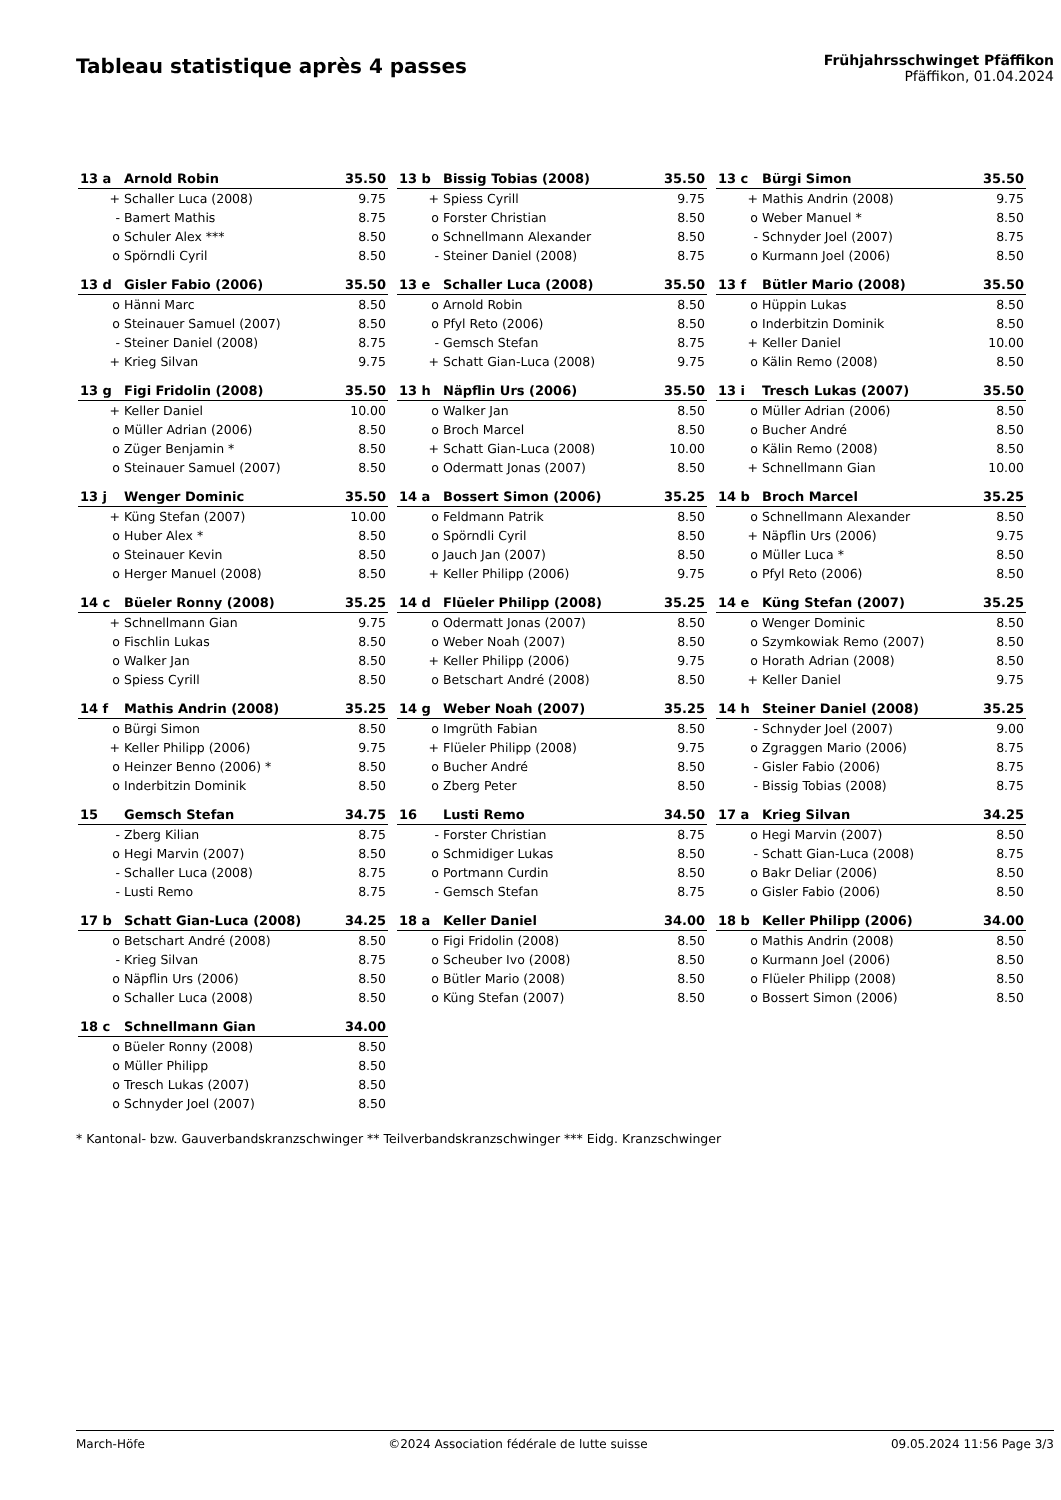Tableau statistique après 4 passes
Frühjahrsschwinget Pfäffikon
Pfäffikon, 01.04.2024
| 13 a | Arnold Robin | 35.50 |
| --- | --- | --- |
| + | Schaller Luca (2008) | 9.75 |
| - | Bamert Mathis | 8.75 |
| o | Schuler Alex *** | 8.50 |
| o | Spörndli Cyril | 8.50 |
| 13 b | Bissig Tobias (2008) | 35.50 |
| --- | --- | --- |
| + | Spiess Cyrill | 9.75 |
| o | Forster Christian | 8.50 |
| o | Schnellmann Alexander | 8.50 |
| - | Steiner Daniel (2008) | 8.75 |
| 13 c | Bürgi Simon | 35.50 |
| --- | --- | --- |
| + | Mathis Andrin (2008) | 9.75 |
| o | Weber Manuel * | 8.50 |
| - | Schnyder Joel (2007) | 8.75 |
| o | Kurmann Joel (2006) | 8.50 |
| 13 d | Gisler Fabio (2006) | 35.50 |
| --- | --- | --- |
| o | Hänni Marc | 8.50 |
| o | Steinauer Samuel (2007) | 8.50 |
| - | Steiner Daniel (2008) | 8.75 |
| + | Krieg Silvan | 9.75 |
| 13 e | Schaller Luca (2008) | 35.50 |
| --- | --- | --- |
| o | Arnold Robin | 8.50 |
| o | Pfyl Reto (2006) | 8.50 |
| - | Gemsch Stefan | 8.75 |
| + | Schatt Gian-Luca (2008) | 9.75 |
| 13 f | Bütler Mario (2008) | 35.50 |
| --- | --- | --- |
| o | Hüppin Lukas | 8.50 |
| o | Inderbitzin Dominik | 8.50 |
| + | Keller Daniel | 10.00 |
| o | Kälin Remo (2008) | 8.50 |
| 13 g | Figi Fridolin (2008) | 35.50 |
| --- | --- | --- |
| + | Keller Daniel | 10.00 |
| o | Müller Adrian (2006) | 8.50 |
| o | Züger Benjamin * | 8.50 |
| o | Steinauer Samuel (2007) | 8.50 |
| 13 h | Näpflin Urs (2006) | 35.50 |
| --- | --- | --- |
| o | Walker Jan | 8.50 |
| o | Broch Marcel | 8.50 |
| + | Schatt Gian-Luca (2008) | 10.00 |
| o | Odermatt Jonas (2007) | 8.50 |
| 13 i | Tresch Lukas (2007) | 35.50 |
| --- | --- | --- |
| o | Müller Adrian (2006) | 8.50 |
| o | Bucher André | 8.50 |
| o | Kälin Remo (2008) | 8.50 |
| + | Schnellmann Gian | 10.00 |
| 13 j | Wenger Dominic | 35.50 |
| --- | --- | --- |
| + | Küng Stefan (2007) | 10.00 |
| o | Huber Alex * | 8.50 |
| o | Steinauer Kevin | 8.50 |
| o | Herger Manuel (2008) | 8.50 |
| 14 a | Bossert Simon (2006) | 35.25 |
| --- | --- | --- |
| o | Feldmann Patrik | 8.50 |
| o | Spörndli Cyril | 8.50 |
| o | Jauch Jan (2007) | 8.50 |
| + | Keller Philipp (2006) | 9.75 |
| 14 b | Broch Marcel | 35.25 |
| --- | --- | --- |
| o | Schnellmann Alexander | 8.50 |
| + | Näpflin Urs (2006) | 9.75 |
| o | Müller Luca * | 8.50 |
| o | Pfyl Reto (2006) | 8.50 |
| 14 c | Büeler Ronny (2008) | 35.25 |
| --- | --- | --- |
| + | Schnellmann Gian | 9.75 |
| o | Fischlin Lukas | 8.50 |
| o | Walker Jan | 8.50 |
| o | Spiess Cyrill | 8.50 |
| 14 d | Flüeler Philipp (2008) | 35.25 |
| --- | --- | --- |
| o | Odermatt Jonas (2007) | 8.50 |
| o | Weber Noah (2007) | 8.50 |
| + | Keller Philipp (2006) | 9.75 |
| o | Betschart André (2008) | 8.50 |
| 14 e | Küng Stefan (2007) | 35.25 |
| --- | --- | --- |
| o | Wenger Dominic | 8.50 |
| o | Szymkowiak Remo (2007) | 8.50 |
| o | Horath Adrian (2008) | 8.50 |
| + | Keller Daniel | 9.75 |
| 14 f | Mathis Andrin (2008) | 35.25 |
| --- | --- | --- |
| o | Bürgi Simon | 8.50 |
| + | Keller Philipp (2006) | 9.75 |
| o | Heinzer Benno (2006) * | 8.50 |
| o | Inderbitzin Dominik | 8.50 |
| 14 g | Weber Noah (2007) | 35.25 |
| --- | --- | --- |
| o | Imgrüth Fabian | 8.50 |
| + | Flüeler Philipp (2008) | 9.75 |
| o | Bucher André | 8.50 |
| o | Zberg Peter | 8.50 |
| 14 h | Steiner Daniel (2008) | 35.25 |
| --- | --- | --- |
| - | Schnyder Joel (2007) | 9.00 |
| o | Zgraggen Mario (2006) | 8.75 |
| - | Gisler Fabio (2006) | 8.75 |
| - | Bissig Tobias (2008) | 8.75 |
| 15 | Gemsch Stefan | 34.75 |
| --- | --- | --- |
| - | Zberg Kilian | 8.75 |
| o | Hegi Marvin (2007) | 8.50 |
| - | Schaller Luca (2008) | 8.75 |
| - | Lusti Remo | 8.75 |
| 16 | Lusti Remo | 34.50 |
| --- | --- | --- |
| - | Forster Christian | 8.75 |
| o | Schmidiger Lukas | 8.50 |
| o | Portmann Curdin | 8.50 |
| - | Gemsch Stefan | 8.75 |
| 17 a | Krieg Silvan | 34.25 |
| --- | --- | --- |
| o | Hegi Marvin (2007) | 8.50 |
| - | Schatt Gian-Luca (2008) | 8.75 |
| o | Bakr Deliar (2006) | 8.50 |
| o | Gisler Fabio (2006) | 8.50 |
| 17 b | Schatt Gian-Luca (2008) | 34.25 |
| --- | --- | --- |
| o | Betschart André (2008) | 8.50 |
| - | Krieg Silvan | 8.75 |
| o | Näpflin Urs (2006) | 8.50 |
| o | Schaller Luca (2008) | 8.50 |
| 18 a | Keller Daniel | 34.00 |
| --- | --- | --- |
| o | Figi Fridolin (2008) | 8.50 |
| o | Scheuber Ivo (2008) | 8.50 |
| o | Bütler Mario (2008) | 8.50 |
| o | Küng Stefan (2007) | 8.50 |
| 18 b | Keller Philipp (2006) | 34.00 |
| --- | --- | --- |
| o | Mathis Andrin (2008) | 8.50 |
| o | Kurmann Joel (2006) | 8.50 |
| o | Flüeler Philipp (2008) | 8.50 |
| o | Bossert Simon (2006) | 8.50 |
| 18 c | Schnellmann Gian | 34.00 |
| --- | --- | --- |
| o | Büeler Ronny (2008) | 8.50 |
| o | Müller Philipp | 8.50 |
| o | Tresch Lukas (2007) | 8.50 |
| o | Schnyder Joel (2007) | 8.50 |
* Kantonal- bzw. Gauverbandskranzschwinger ** Teilverbandskranzschwinger *** Eidg. Kranzschwinger
March-Höfe ©2024 Association fédérale de lutte suisse 09.05.2024 11:56 Page 3/3